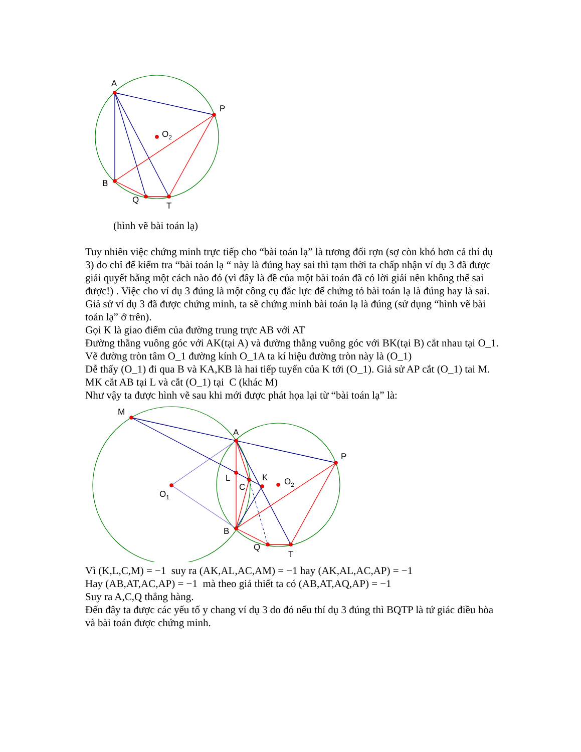A
P
O2
B
Q
T
(hình vẽ bài toán lạ)
Tuy nhiên việc chứng minh trực tiếp cho “bài toán lạ” là tương đối rợn (sợ còn khó hơn cả thí dụ 3) do chỉ để kiểm tra “bài toán lạ “ này là đúng hay sai thì tạm thời ta chấp nhận ví dụ 3 đã được giải quyết bằng một cách nào đó (vì đây là đề của một bài toán đã có lời giải nên không thể sai được!) . Việc cho ví dụ 3 đúng là một công cụ đắc lực để chứng tỏ bài toán lạ là đúng hay là sai.
Giả sử ví dụ 3 đã được chứng minh, ta sẽ chứng minh bài toán lạ là đúng (sử dụng “hình vẽ bài toán lạ” ở trên).
Gọi K là giao điểm của đường trung trực AB với AT
Đường thẳng vuông góc với AK(tại A) và đường thẳng vuông góc với BK(tại B) cắt nhau tại O_1. Vẽ đường tròn tâm O_1 đường kính O_1A ta kí hiệu đường tròn này là (O_1)
Dễ thấy (O_1) đi qua B và KA,KB là hai tiếp tuyến của K tới (O_1). Giả sử AP cắt (O_1) tai M.
MK cắt AB tại L và cắt (O_1) tại C (khác M)
Như vậy ta được hình vẽ sau khi mới được phát họa lại từ “bài toán lạ” là:
M
A
P
L
K
C
O2
O1
B
Q
T
Vì (K,L,C,M) = −1 suy ra (AK,AL,AC,AM) = −1 hay (AK,AL,AC,AP) = −1
Hay (AB,AT,AC,AP) = −1 mà theo giả thiết ta có (AB,AT,AQ,AP) = −1
Suy ra A,C,Q thẳng hàng.
Đến đây ta được các yếu tố y chang ví dụ 3 do đó nếu thí dụ 3 đúng thì BQTP là tứ giác điều hòa và bài toán được chứng minh.